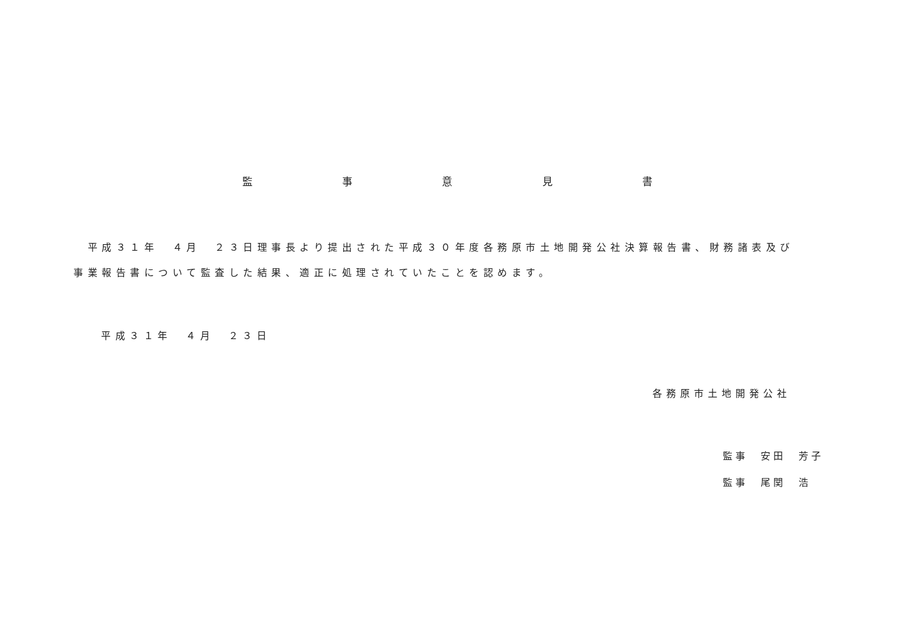監 事 意 見 書
　平成３１年　４月　２３日理事長より提出された平成３０年度各務原市土地開発公社決算報告書、財務諸表及び事業報告書について監査した結果、適正に処理されていたことを認めます。
平成３１年　４月　２３日
各務原市土地開発公社
監事　安田　芳子
監事　尾関　浩